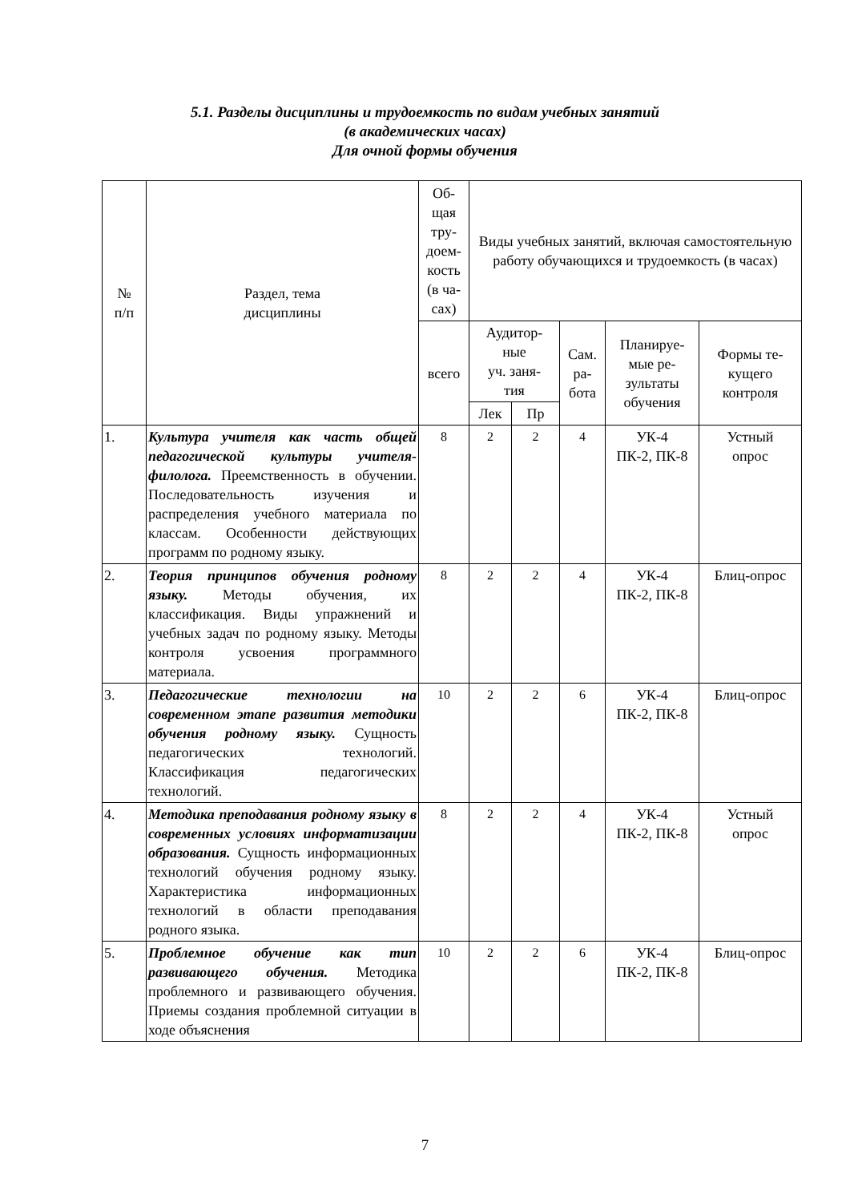5.1. Разделы дисциплины и трудоемкость по видам учебных занятий
(в академических часах)
Для очной формы обучения
| № п/п | Раздел, тема дисциплины | Об- щая тру- доем- кость (в ча- сах) | Виды учебных занятий, включая самостоятельную работу обучающихся и трудоемкость (в часах) | | | | |
| --- | --- | --- | --- | --- | --- | --- | --- |
| | | всего | Аудитор- ные уч. заня- тия | | Сам. ра- бота | Планируе- мые ре- зультаты обучения | Формы те- кущего контроля |
| | | | Лек | Пр | | | |
| 1. | Культура учителя как часть общей педагогической культуры учителя-филолога. Преемственность в обучении. Последовательность изучения и распределения учебного материала по классам. Особенности действующих программ по родному языку. | 8 | 2 | 2 | 4 | УК-4 ПК-2, ПК-8 | Устный опрос |
| 2. | Теория принципов обучения родному языку. Методы обучения, их классификация. Виды упражнений и учебных задач по родному языку. Методы контроля усвоения программного материала. | 8 | 2 | 2 | 4 | УК-4 ПК-2, ПК-8 | Блиц-опрос |
| 3. | Педагогические технологии на современном этапе развития методики обучения родному языку. Сущность педагогических технологий. Классификация педагогических технологий. | 10 | 2 | 2 | 6 | УК-4 ПК-2, ПК-8 | Блиц-опрос |
| 4. | Методика преподавания родному языку в современных условиях информатизации образования. Сущность информационных технологий обучения родному языку. Характеристика информационных технологий в области преподавания родного языка. | 8 | 2 | 2 | 4 | УК-4 ПК-2, ПК-8 | Устный опрос |
| 5. | Проблемное обучение как тип развивающего обучения. Методика проблемного и развивающего обучения. Приемы создания проблемной ситуации в ходе объяснения | 10 | 2 | 2 | 6 | УК-4 ПК-2, ПК-8 | Блиц-опрос |
7